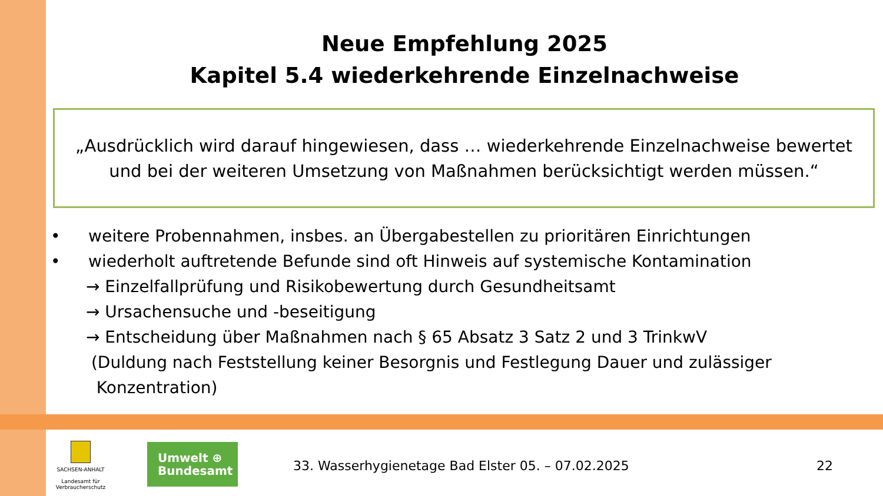Neue Empfehlung 2025
Kapitel 5.4 wiederkehrende Einzelnachweise
„Ausdrücklich wird darauf hingewiesen, dass … wiederkehrende Einzelnachweise bewertet und bei der weiteren Umsetzung von Maßnahmen berücksichtigt werden müssen.“
• weitere Probennahmen, insbes. an Übergabestellen zu prioritären Einrichtungen
• wiederholt auftretende Befunde sind oft Hinweis auf systemische Kontamination
→ Einzelfallprüfung und Risikobewertung durch Gesundheitsamt
→ Ursachensuche und -beseitigung
→ Entscheidung über Maßnahmen nach § 65 Absatz 3 Satz 2 und 3 TrinkwV
(Duldung nach Feststellung keiner Besorgnis und Festlegung Dauer und zulässiger
Konzentration)
SACHSEN-ANHALT
Landesamt für Verbraucherschutz
Umwelt ⊕
Bundesamt
33. Wasserhygienetage Bad Elster 05. – 07.02.2025
22